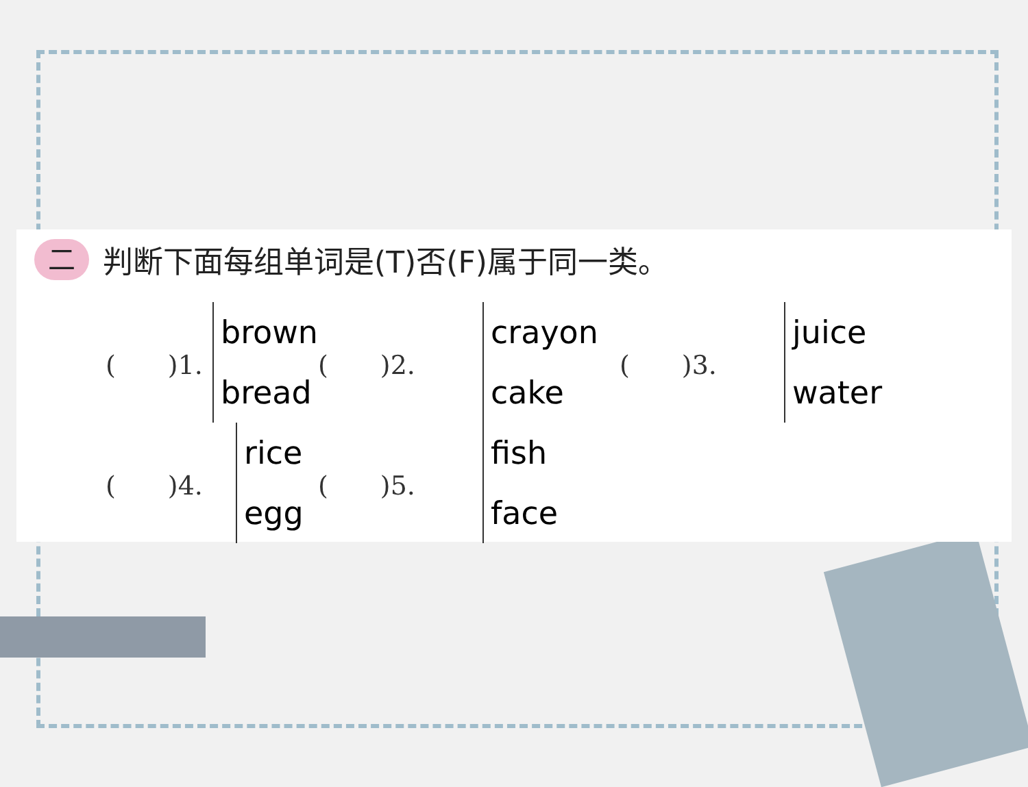二判断下面每组单词是(T)否(F)属于同一类。
(　　)1.
brown
bread
(　　)2.
crayon
cake
(　　)3.
juice
water
(　　)4.
rice
egg
(　　)5.
fish
face